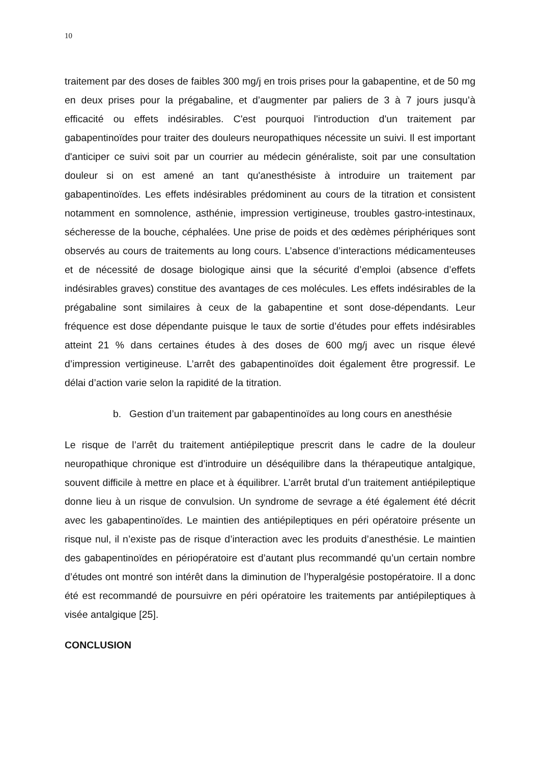10
traitement par des doses de faibles 300 mg/j en trois prises pour la gabapentine, et de 50 mg en deux prises pour la prégabaline, et d’augmenter par paliers de 3 à 7 jours jusqu’à efficacité ou effets indésirables. C'est pourquoi l'introduction d'un traitement par gabapentinoïdes pour traiter des douleurs neuropathiques nécessite un suivi. Il est important d'anticiper ce suivi soit par un courrier au médecin généraliste, soit par une consultation douleur si on est amené an tant qu'anesthésiste à introduire un traitement par gabapentinoïdes. Les effets indésirables prédominent au cours de la titration et consistent notamment en somnolence, asthénie, impression vertigineuse, troubles gastro-intestinaux, sécheresse de la bouche, céphalées. Une prise de poids et des œdèmes périphériques sont observés au cours de traitements au long cours. L’absence d’interactions médicamenteuses et de nécessité de dosage biologique ainsi que la sécurité d’emploi (absence d’effets indésirables graves) constitue des avantages de ces molécules. Les effets indésirables de la prégabaline sont similaires à ceux de la gabapentine et sont dose-dépendants. Leur fréquence est dose dépendante puisque le taux de sortie d’études pour effets indésirables atteint 21 % dans certaines études à des doses de 600 mg/j avec un risque élevé d’impression vertigineuse. L’arrêt des gabapentinoïdes doit également être progressif. Le délai d’action varie selon la rapidité de la titration.
b. Gestion d’un traitement par gabapentinoïdes au long cours en anesthésie
Le risque de l’arrêt du traitement antiépileptique prescrit dans le cadre de la douleur neuropathique chronique est d’introduire un déséquilibre dans la thérapeutique antalgique, souvent difficile à mettre en place et à équilibrer. L’arrêt brutal d’un traitement antiépileptique donne lieu à un risque de convulsion. Un syndrome de sevrage a été également été décrit avec les gabapentinoïdes. Le maintien des antiépileptiques en péri opératoire présente un risque nul, il n’existe pas de risque d’interaction avec les produits d’anesthésie. Le maintien des gabapentinoïdes en périopératoire est d’autant plus recommandé qu’un certain nombre d’études ont montré son intérêt dans la diminution de l’hyperalgésie postopératoire. Il a donc été est recommandé de poursuivre en péri opératoire les traitements par antiépileptiques à visée antalgique [25].
CONCLUSION